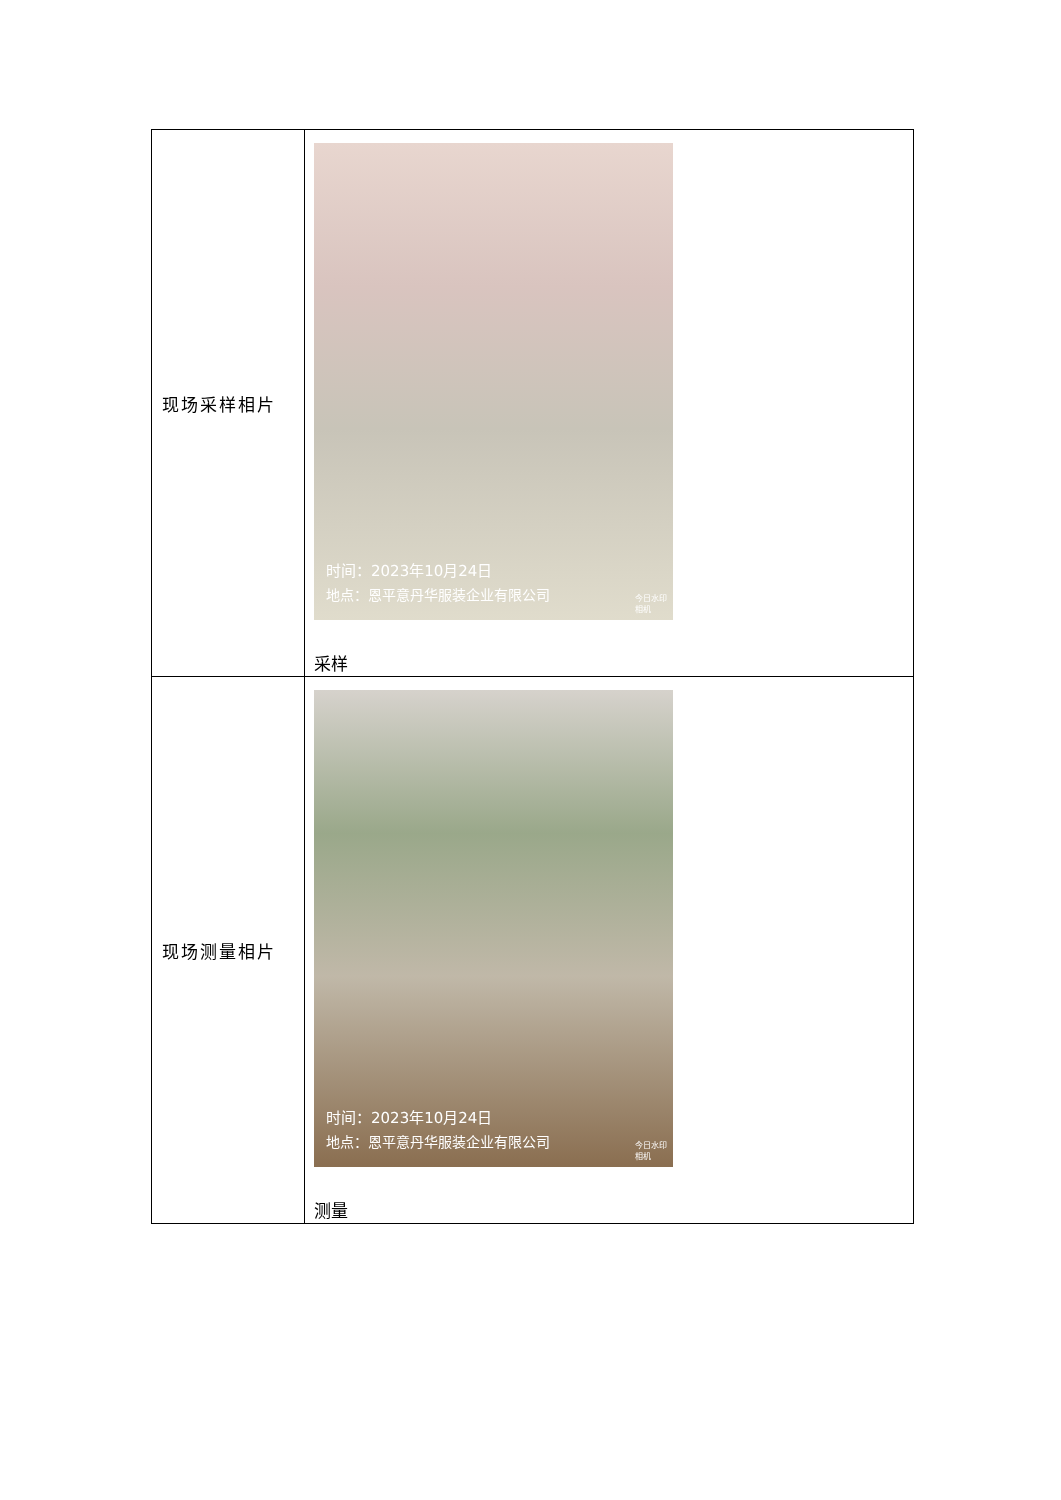| 现场采样相片 | 时间：2023年10月24日 地点：恩平意丹华服装企业有限公司 今日水印 相机 采样 |
| 现场测量相片 | 时间：2023年10月24日 地点：恩平意丹华服装企业有限公司 今日水印 相机 测量 |